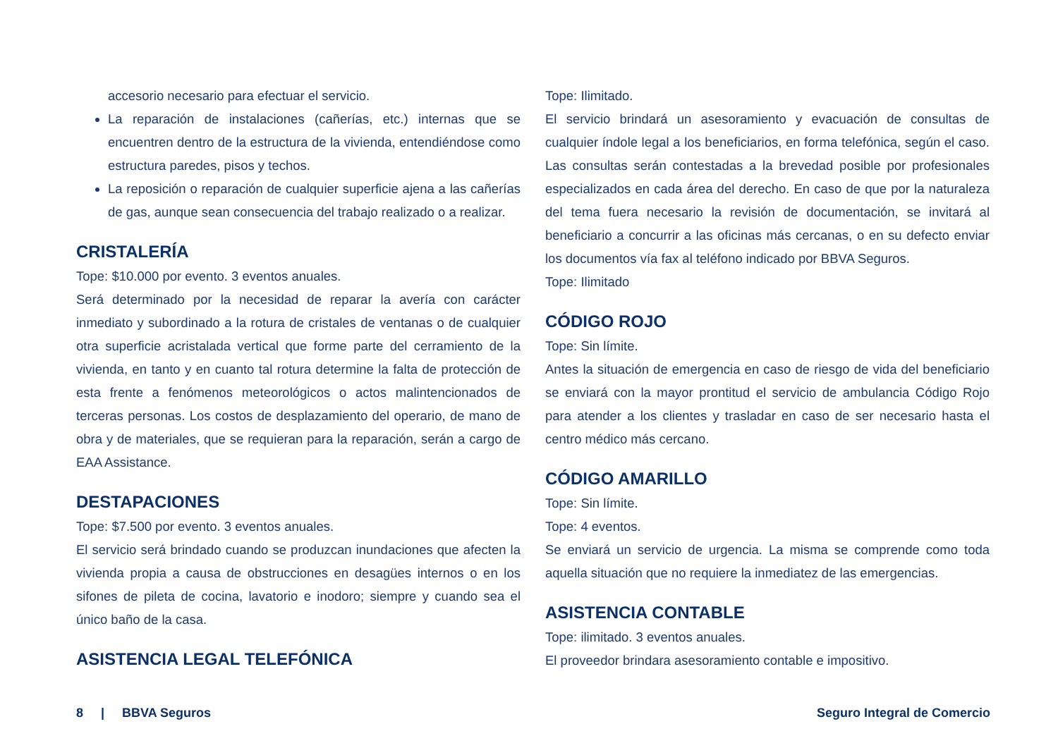accesorio necesario para efectuar el servicio.
La reparación de instalaciones (cañerías, etc.) internas que se encuentren dentro de la estructura de la vivienda, entendiéndose como estructura paredes, pisos y techos.
La reposición o reparación de cualquier superficie ajena a las cañerías de gas, aunque sean consecuencia del trabajo realizado o a realizar.
CRISTALERÍA
Tope: $10.000 por evento. 3 eventos anuales.
Será determinado por la necesidad de reparar la avería con carácter inmediato y subordinado a la rotura de cristales de ventanas o de cualquier otra superficie acristalada vertical que forme parte del cerramiento de la vivienda, en tanto y en cuanto tal rotura determine la falta de protección de esta frente a fenómenos meteorológicos o actos malintencionados de terceras personas. Los costos de desplazamiento del operario, de mano de obra y de materiales, que se requieran para la reparación, serán a cargo de EAA Assistance.
DESTAPACIONES
Tope: $7.500 por evento. 3 eventos anuales.
El servicio será brindado cuando se produzcan inundaciones que afecten la vivienda propia a causa de obstrucciones en desagües internos o en los sifones de pileta de cocina, lavatorio e inodoro; siempre y cuando sea el único baño de la casa.
ASISTENCIA LEGAL TELEFÓNICA
Tope: Ilimitado.
El servicio brindará un asesoramiento y evacuación de consultas de cualquier índole legal a los beneficiarios, en forma telefónica, según el caso. Las consultas serán contestadas a la brevedad posible por profesionales especializados en cada área del derecho. En caso de que por la naturaleza del tema fuera necesario la revisión de documentación, se invitará al beneficiario a concurrir a las oficinas más cercanas, o en su defecto enviar los documentos vía fax al teléfono indicado por BBVA Seguros.
Tope: Ilimitado
CÓDIGO ROJO
Tope: Sin límite.
Antes la situación de emergencia en caso de riesgo de vida del beneficiario se enviará con la mayor prontitud el servicio de ambulancia Código Rojo para atender a los clientes y trasladar en caso de ser necesario hasta el centro médico más cercano.
CÓDIGO AMARILLO
Tope: Sin límite.
Tope: 4 eventos.
Se enviará un servicio de urgencia. La misma se comprende como toda aquella situación que no requiere la inmediatez de las emergencias.
ASISTENCIA CONTABLE
Tope: ilimitado. 3 eventos anuales.
El proveedor brindara asesoramiento contable e impositivo.
8 | BBVA Seguros Seguro Integral de Comercio